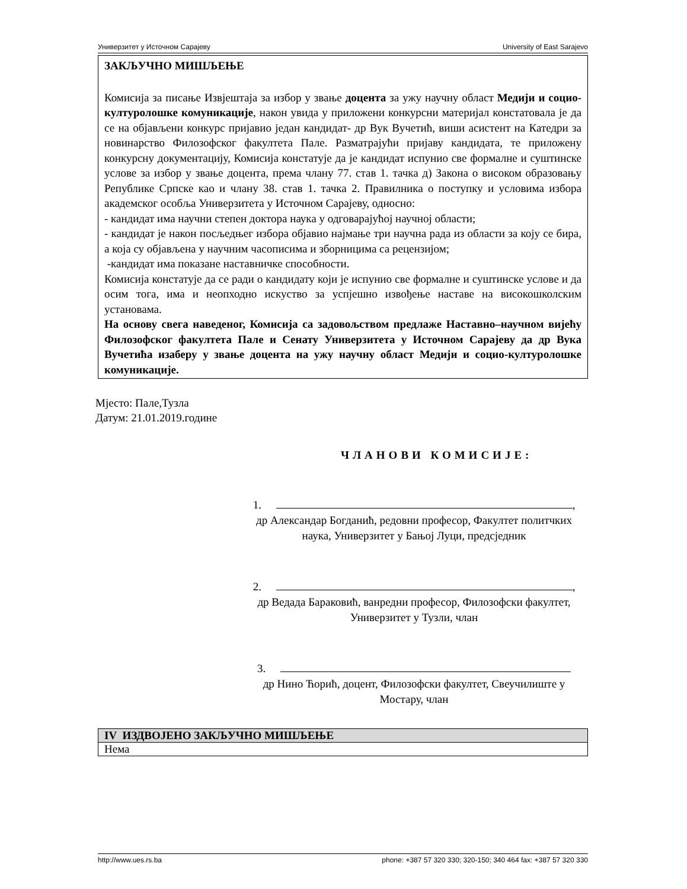Универзитет у Источном Сарајеву University of East Sarajevo
ЗАКЉУЧНО МИШЉЕЊЕ
Комисија за писање Извјештаја за избор у звање доцента за ужу научну област Медији и социо-културолошке комуникације, након увида у приложени конкурсни материјал констатовала је да се на објављени конкурс пријавио један кандидат- др Вук Вучетић, виши асистент на Катедри за новинарство Филозофског факултета Пале. Разматрајући пријаву кандидата, те приложену конкурсну документацију, Комисија констатује да је кандидат испунио све формалне и суштинске услове за избор у звање доцента, према члану 77. став 1. тачка д) Закона о високом образовању Републике Српске као и члану 38. став 1. тачка 2. Правилника о поступку и условима избора академског особља Универзитета у Источном Сарајеву, односно:
- кандидат има научни степен доктора наука у одговарајућој научној области;
- кандидат је након посљедњег избора објавио најмање три научна рада из области за коју се бира, а која су објављена у научним часописима и зборницима са рецензијом;
-кандидат има показане наставничке способности.
Комисија констатује да се ради о кандидату који је испунио све формалне и суштинске услове и да осим тога, има и неопходно искуство за успјешно извођење наставе на високошколским установама.
На основу свега наведеног, Комисија са задовољством предлаже Наставно–научном вијећу Филозофског факултета Пале и Сенату Универзитета у Источном Сарајеву да др Вука Вучетића изаберу у звање доцента на ужу научну област Медији и социо-културолошке комуникације.
Мјесто: Пале,Тузла
Датум: 21.01.2019.године
ЧЛАНОВИ КОМИСИЈЕ:
1. ,
др Александар Богданић, редовни професор, Факултет политчких наука, Универзитет у Бањој Луци, предсједник
2. ,
др Ведада Бараковић, ванредни професор, Филозофски факултет, Универзитет у Тузли, члан
3.
др Нино Ћорић, доцент, Филозофски факултет, Свеучилиште у Мостару, члан
| IV ИЗДВОЈЕНО ЗАКЉУЧНО МИШЉЕЊЕ |
| --- |
| Нема |
http://www.ues.rs.ba phone: +387 57 320 330; 320-150; 340 464 fax: +387 57 320 330